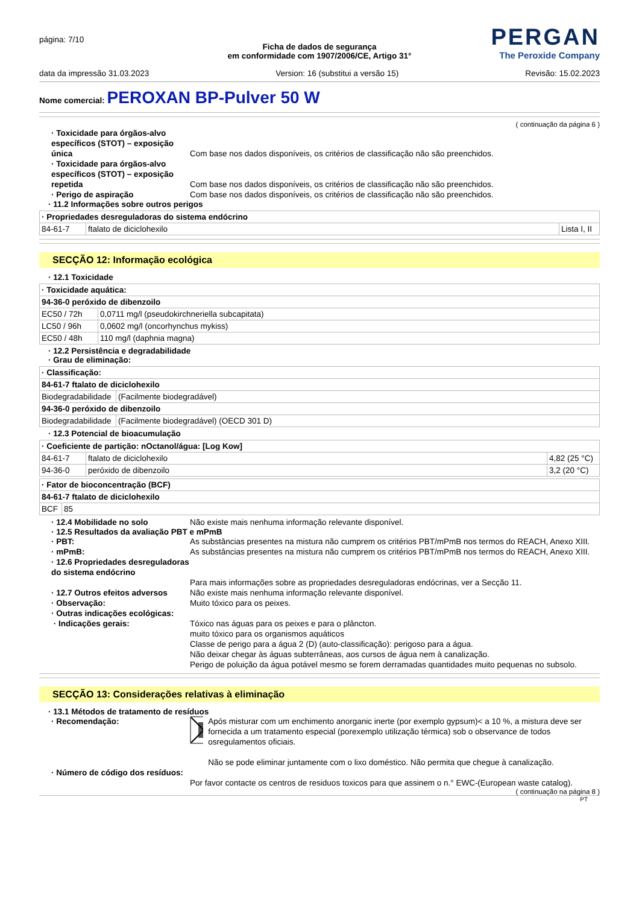página: 7/10
PERGAN
The Peroxide Company
Ficha de dados de segurança
em conformidade com 1907/2006/CE, Artigo 31°
data da impressão 31.03.2023 Version: 16 (substitui a versão 15) Revisão: 15.02.2023
Nome comercial: PEROXAN BP-Pulver 50 W
( continuação da página 6 )
· Toxicidade para órgãos-alvo específicos (STOT) – exposição única
Com base nos dados disponíveis, os critérios de classificação não são preenchidos.
· Toxicidade para órgãos-alvo específicos (STOT) – exposição repetida
Com base nos dados disponíveis, os critérios de classificação não são preenchidos.
· Perigo de aspiração Com base nos dados disponíveis, os critérios de classificação não são preenchidos.
· 11.2 Informações sobre outros perigos
| · Propriedades desreguladoras do sistema endócrino | | |
| 84-61-7 | ftalato de diciclohexilo | Lista I, II |
SECÇÃO 12: Informação ecológica
· 12.1 Toxicidade
| · Toxicidade aquática: | |
| 94-36-0 peróxido de dibenzoilo | |
| EC50 / 72h | 0,0711 mg/l (pseudokirchneriella subcapitata) |
| LC50 / 96h | 0,0602 mg/l (oncorhynchus mykiss) |
| EC50 / 48h | 110 mg/l (daphnia magna) |
· 12.2 Persistência e degradabilidade
· Grau de eliminação:
| · Classificação: | |
| 84-61-7 ftalato de diciclohexilo | |
| Biodegradabilidade | (Facilmente biodegradável) |
| 94-36-0 peróxido de dibenzoilo | |
| Biodegradabilidade | (Facilmente biodegradável) (OECD 301 D) |
· 12.3 Potencial de bioacumulação
| · Coeficiente de partição: nOctanol/água: [Log Kow] | | |
| 84-61-7 | ftalato de diciclohexilo | 4,82 (25 °C) |
| 94-36-0 | peróxido de dibenzoilo | 3,2 (20 °C) |
| · Fator de bioconcentração (BCF) | |
| 84-61-7 ftalato de diciclohexilo | |
| BCF | 85 |
· 12.4 Mobilidade no solo Não existe mais nenhuma informação relevante disponível.
· 12.5 Resultados da avaliação PBT e mPmB
· PBT: As substâncias presentes na mistura não cumprem os critérios PBT/mPmB nos termos do REACH, Anexo XIII.
· mPmB: As substâncias presentes na mistura não cumprem os critérios PBT/mPmB nos termos do REACH, Anexo XIII.
· 12.6 Propriedades desreguladoras do sistema endócrino
Para mais informações sobre as propriedades desreguladoras endócrinas, ver a Secção 11.
· 12.7 Outros efeitos adversos
Não existe mais nenhuma informação relevante disponível.
· Observação: Muito tóxico para os peixes.
· Outras indicações ecológicas:
· Indicações gerais: Tóxico nas águas para os peixes e para o plâncton.
muito tóxico para os organismos aquáticos
Classe de perigo para a água 2 (D) (auto-classificação): perigoso para a água.
Não deixar chegar às águas subterrâneas, aos cursos de água nem à canalização.
Perigo de poluição da água potável mesmo se forem derramadas quantidades muito pequenas no subsolo.
SECÇÃO 13: Considerações relativas à eliminação
· 13.1 Métodos de tratamento de resíduos
· Recomendação: Após misturar com um enchimento anorganic inerte (por exemplo gypsum)< a 10 %, a mistura deve ser fornecida a um tratamento especial (porexemplo utilização térmica) sob o observance de todos osregulamentos oficiais.
Não se pode eliminar juntamente com o lixo doméstico. Não permita que chegue à canalização.
· Número de código dos resíduos:
Por favor contacte os centros de residuos toxicos para que assinem o n.° EWC-(European waste catalog).
( continuação na página 8 )
PT